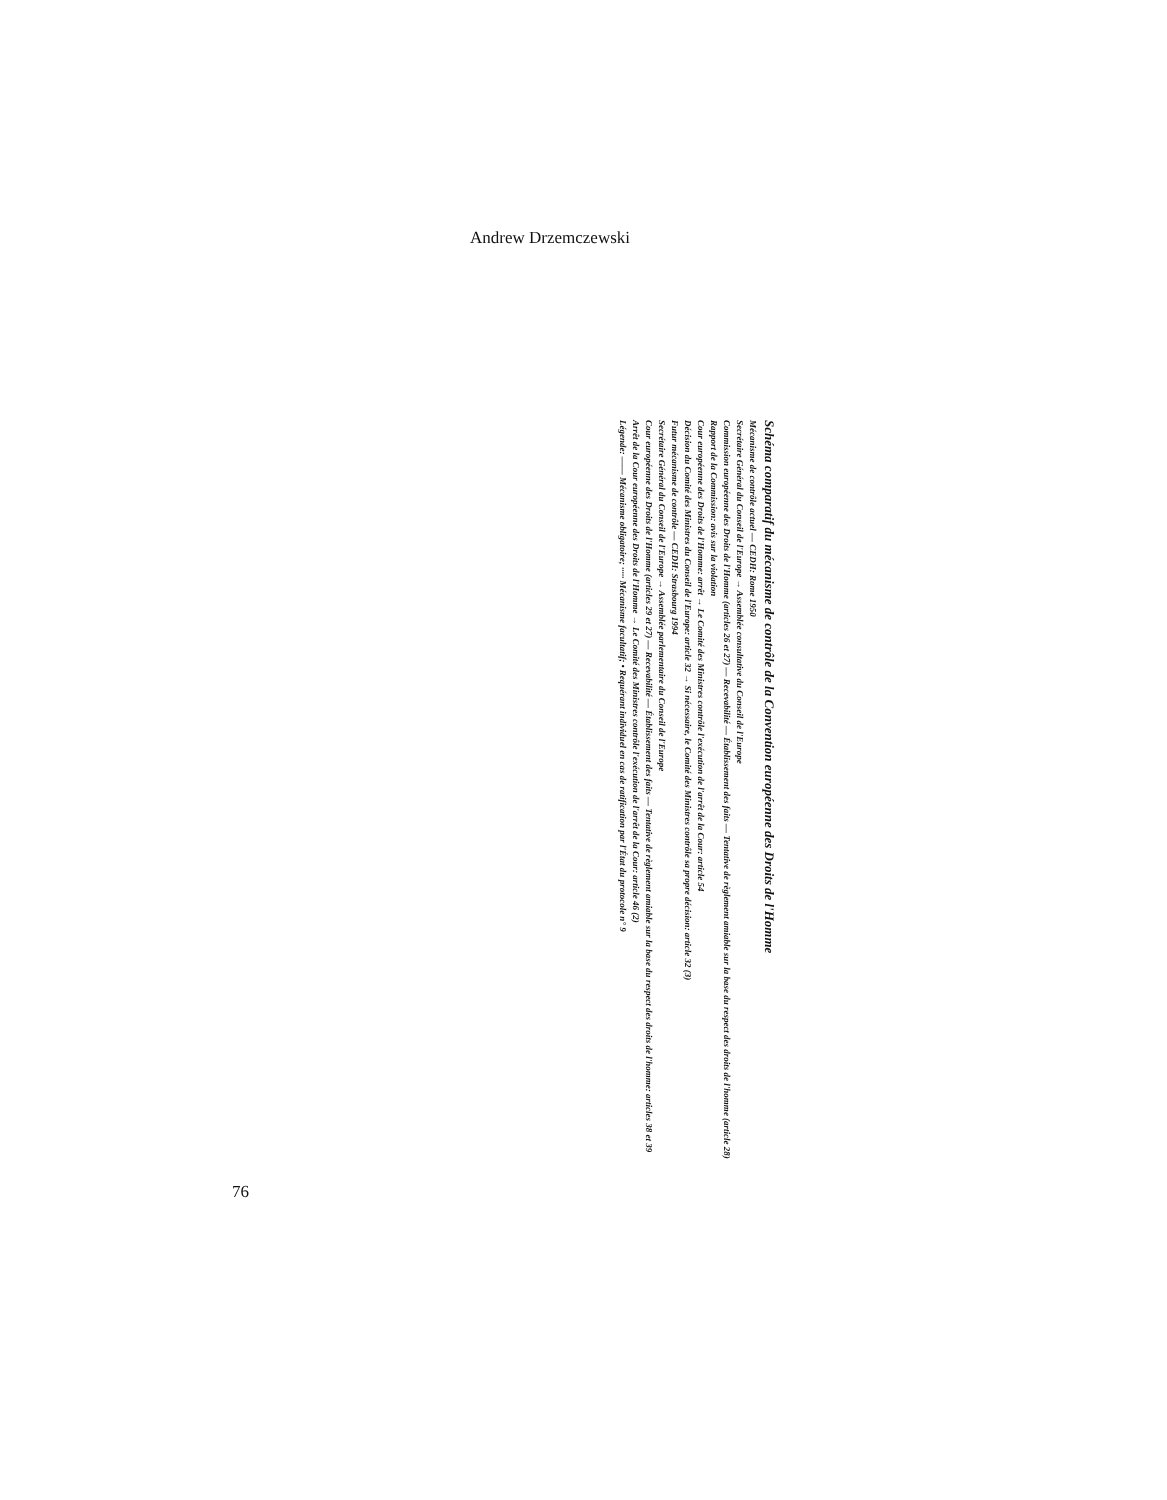Andrew Drzemczewski
Schéma comparatif du mécanisme de contrôle de la Convention européenne des Droits de l'Homme
Mécanisme de contrôle actuel — CEDH: Rome 1950
Secrétaire Général du Conseil de l'Europe → Assemblée consultative du Conseil de l'Europe
Commission européenne des Droits de l'Homme (articles 26 et 27) — Recevabilité — Établissement des faits — Tentative de règlement amiable sur la base du respect des droits de l'homme (article 28)
Rapport de la Commission: avis sur la violation
Cour européenne des Droits de l'Homme: arrêt → Le Comité des Ministres contrôle l'exécution de l'arrêt de la Cour: article 54
Décision du Comité des Ministres du Conseil de l'Europe: article 32 → Si nécessaire, le Comité des Ministres contrôle sa propre décision: article 32 (3)
Futur mécanisme de contrôle — CEDH: Strasbourg 1994
Secrétaire Général du Conseil de l'Europe → Assemblée parlementaire du Conseil de l'Europe
Cour européenne des Droits de l'Homme (articles 29 et 27) — Recevabilité — Établissement des faits — Tentative de règlement amiable sur la base du respect des droits de l'homme: articles 38 et 39
Arrêt de la Cour européenne des Droits de l'Homme → Le Comité des Ministres contrôle l'exécution de l'arrêt de la Cour: article 46 (2)
Légende: —— Mécanisme obligatoire; ····· Mécanisme facultatif; • Requérant individuel en cas de ratification par l'État du protocole n° 9
76